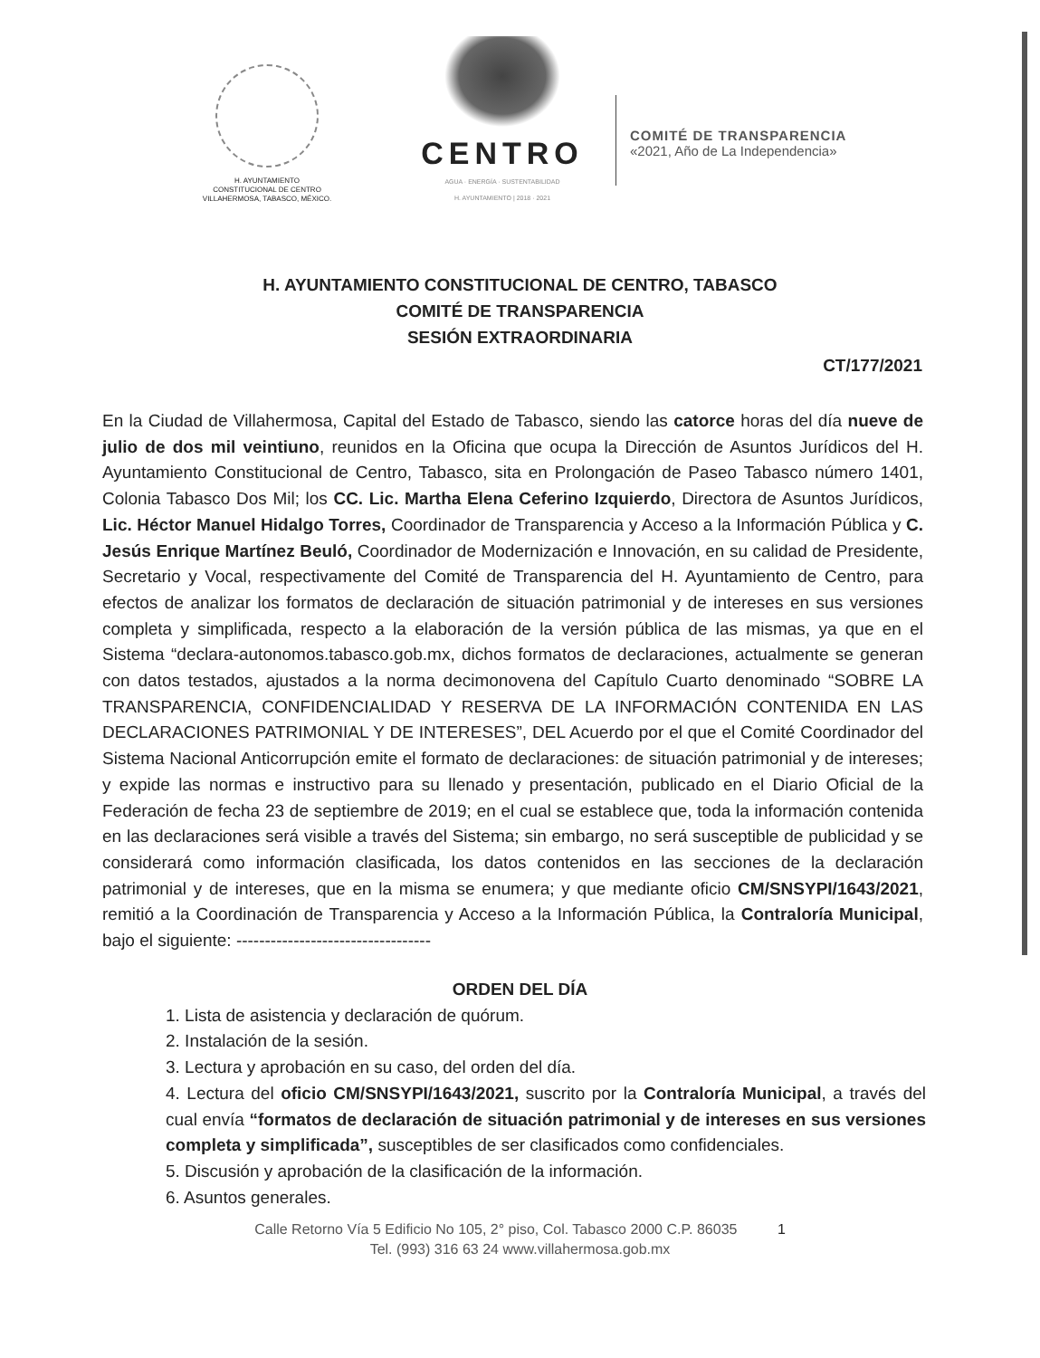H. AYUNTAMIENTO
CONSTITUCIONAL DE CENTRO
VILLAHERMOSA, TABASCO, MÉXICO.
CENTRO
AGUA · ENERGÍA · SUSTENTABILIDAD
H. AYUNTAMIENTO | 2018 · 2021
COMITÉ DE TRANSPARENCIA
«2021, Año de La Independencia»
H. AYUNTAMIENTO CONSTITUCIONAL DE CENTRO, TABASCO
COMITÉ DE TRANSPARENCIA
SESIÓN EXTRAORDINARIA
CT/177/2021
En la Ciudad de Villahermosa, Capital del Estado de Tabasco, siendo las catorce horas del día nueve de julio de dos mil veintiuno, reunidos en la Oficina que ocupa la Dirección de Asuntos Jurídicos del H. Ayuntamiento Constitucional de Centro, Tabasco, sita en Prolongación de Paseo Tabasco número 1401, Colonia Tabasco Dos Mil; los CC. Lic. Martha Elena Ceferino Izquierdo, Directora de Asuntos Jurídicos, Lic. Héctor Manuel Hidalgo Torres, Coordinador de Transparencia y Acceso a la Información Pública y C. Jesús Enrique Martínez Beuló, Coordinador de Modernización e Innovación, en su calidad de Presidente, Secretario y Vocal, respectivamente del Comité de Transparencia del H. Ayuntamiento de Centro, para efectos de analizar los formatos de declaración de situación patrimonial y de intereses en sus versiones completa y simplificada, respecto a la elaboración de la versión pública de las mismas, ya que en el Sistema “declara-autonomos.tabasco.gob.mx, dichos formatos de declaraciones, actualmente se generan con datos testados, ajustados a la norma decimonovena del Capítulo Cuarto denominado “SOBRE LA TRANSPARENCIA, CONFIDENCIALIDAD Y RESERVA DE LA INFORMACIÓN CONTENIDA EN LAS DECLARACIONES PATRIMONIAL Y DE INTERESES”, DEL Acuerdo por el que el Comité Coordinador del Sistema Nacional Anticorrupción emite el formato de declaraciones: de situación patrimonial y de intereses; y expide las normas e instructivo para su llenado y presentación, publicado en el Diario Oficial de la Federación de fecha 23 de septiembre de 2019; en el cual se establece que, toda la información contenida en las declaraciones será visible a través del Sistema; sin embargo, no será susceptible de publicidad y se considerará como información clasificada, los datos contenidos en las secciones de la declaración patrimonial y de intereses, que en la misma se enumera; y que mediante oficio CM/SNSYPI/1643/2021, remitió a la Coordinación de Transparencia y Acceso a la Información Pública, la Contraloría Municipal, bajo el siguiente: ----------------------------------
ORDEN DEL DÍA
1. Lista de asistencia y declaración de quórum.
2. Instalación de la sesión.
3. Lectura y aprobación en su caso, del orden del día.
4. Lectura del oficio CM/SNSYPI/1643/2021, suscrito por la Contraloría Municipal, a través del cual envía “formatos de declaración de situación patrimonial y de intereses en sus versiones completa y simplificada”, susceptibles de ser clasificados como confidenciales.
5. Discusión y aprobación de la clasificación de la información.
6. Asuntos generales.
Calle Retorno Vía 5 Edificio No 105, 2° piso, Col. Tabasco 2000 C.P. 86035 1
Tel. (993) 316 63 24 www.villahermosa.gob.mx